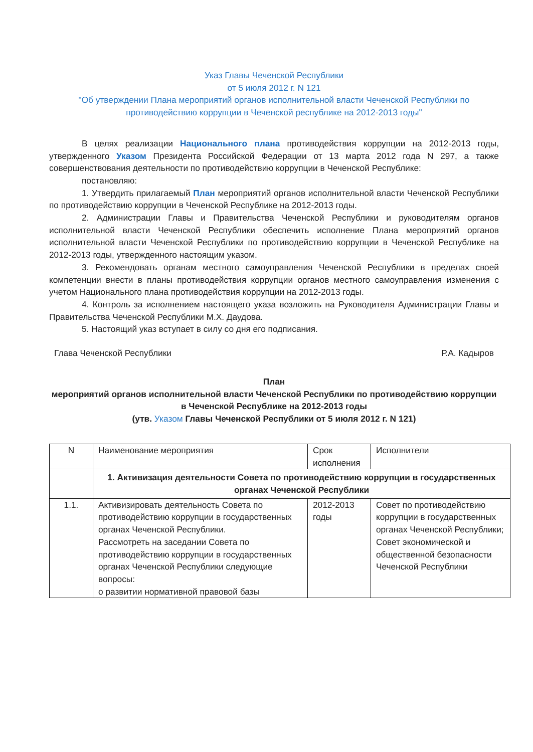Указ Главы Чеченской Республики
от 5 июля 2012 г. N 121
"Об утверждении Плана мероприятий органов исполнительной власти Чеченской Республики по противодействию коррупции в Чеченской республике на 2012-2013 годы"
В целях реализации Национального плана противодействия коррупции на 2012-2013 годы, утвержденного Указом Президента Российской Федерации от 13 марта 2012 года N 297, а также совершенствования деятельности по противодействию коррупции в Чеченской Республике:
постановляю:
1. Утвердить прилагаемый План мероприятий органов исполнительной власти Чеченской Республики по противодействию коррупции в Чеченской Республике на 2012-2013 годы.
2. Администрации Главы и Правительства Чеченской Республики и руководителям органов исполнительной власти Чеченской Республики обеспечить исполнение Плана мероприятий органов исполнительной власти Чеченской Республики по противодействию коррупции в Чеченской Республике на 2012-2013 годы, утвержденного настоящим указом.
3. Рекомендовать органам местного самоуправления Чеченской Республики в пределах своей компетенции внести в планы противодействия коррупции органов местного самоуправления изменения с учетом Национального плана противодействия коррупции на 2012-2013 годы.
4. Контроль за исполнением настоящего указа возложить на Руководителя Администрации Главы и Правительства Чеченской Республики М.Х. Даудова.
5. Настоящий указ вступает в силу со дня его подписания.
Глава Чеченской Республики Р.А. Кадыров
План
мероприятий органов исполнительной власти Чеченской Республики по противодействию коррупции в Чеченской Республике на 2012-2013 годы
(утв. Указом Главы Чеченской Республики от 5 июля 2012 г. N 121)
| N | Наименование мероприятия | Срок исполнения | Исполнители |
| | 1. Активизация деятельности Совета по противодействию коррупции в государственных органах Чеченской Республики | | |
| 1.1. | Активизировать деятельность Совета по противодействию коррупции в государственных органах Чеченской Республики. Рассмотреть на заседании Совета по противодействию коррупции в государственных органах Чеченской Республики следующие вопросы: о развитии нормативной правовой базы | 2012-2013 годы | Совет по противодействию коррупции в государственных органах Чеченской Республики; Совет экономической и общественной безопасности Чеченской Республики |